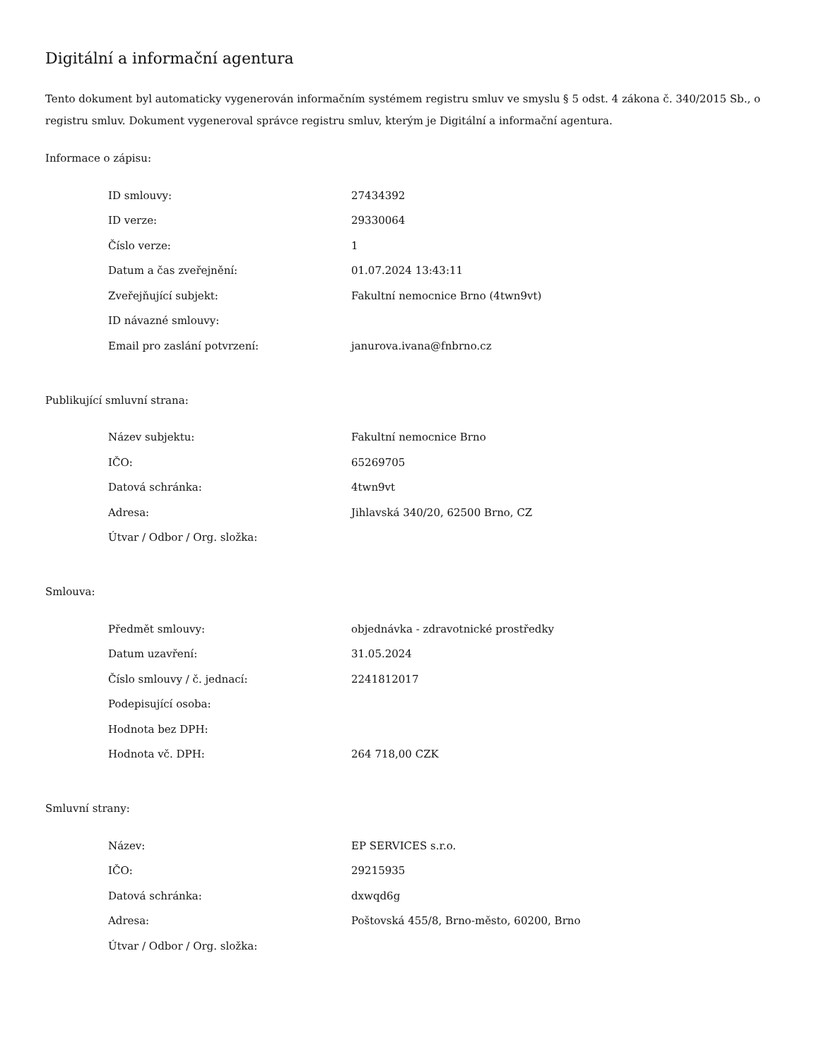Digitální a informační agentura
Tento dokument byl automaticky vygenerován informačním systémem registru smluv ve smyslu § 5 odst. 4 zákona č. 340/2015 Sb., o registru smluv. Dokument vygeneroval správce registru smluv, kterým je Digitální a informační agentura.
Informace o zápisu:
| ID smlouvy: | 27434392 |
| ID verze: | 29330064 |
| Číslo verze: | 1 |
| Datum a čas zveřejnění: | 01.07.2024 13:43:11 |
| Zveřejňující subjekt: | Fakultní nemocnice Brno (4twn9vt) |
| ID návazné smlouvy: | |
| Email pro zaslání potvrzení: | janurova.ivana@fnbrno.cz |
Publikující smluvní strana:
| Název subjektu: | Fakultní nemocnice Brno |
| IČO: | 65269705 |
| Datová schránka: | 4twn9vt |
| Adresa: | Jihlavská 340/20, 62500 Brno, CZ |
| Útvar / Odbor / Org. složka: | |
Smlouva:
| Předmět smlouvy: | objednávka - zdravotnické prostředky |
| Datum uzavření: | 31.05.2024 |
| Číslo smlouvy / č. jednací: | 2241812017 |
| Podepisující osoba: | |
| Hodnota bez DPH: | |
| Hodnota vč. DPH: | 264 718,00 CZK |
Smluvní strany:
| Název: | EP SERVICES s.r.o. |
| IČO: | 29215935 |
| Datová schránka: | dxwqd6g |
| Adresa: | Poštovská 455/8, Brno-město, 60200, Brno |
| Útvar / Odbor / Org. složka: | |